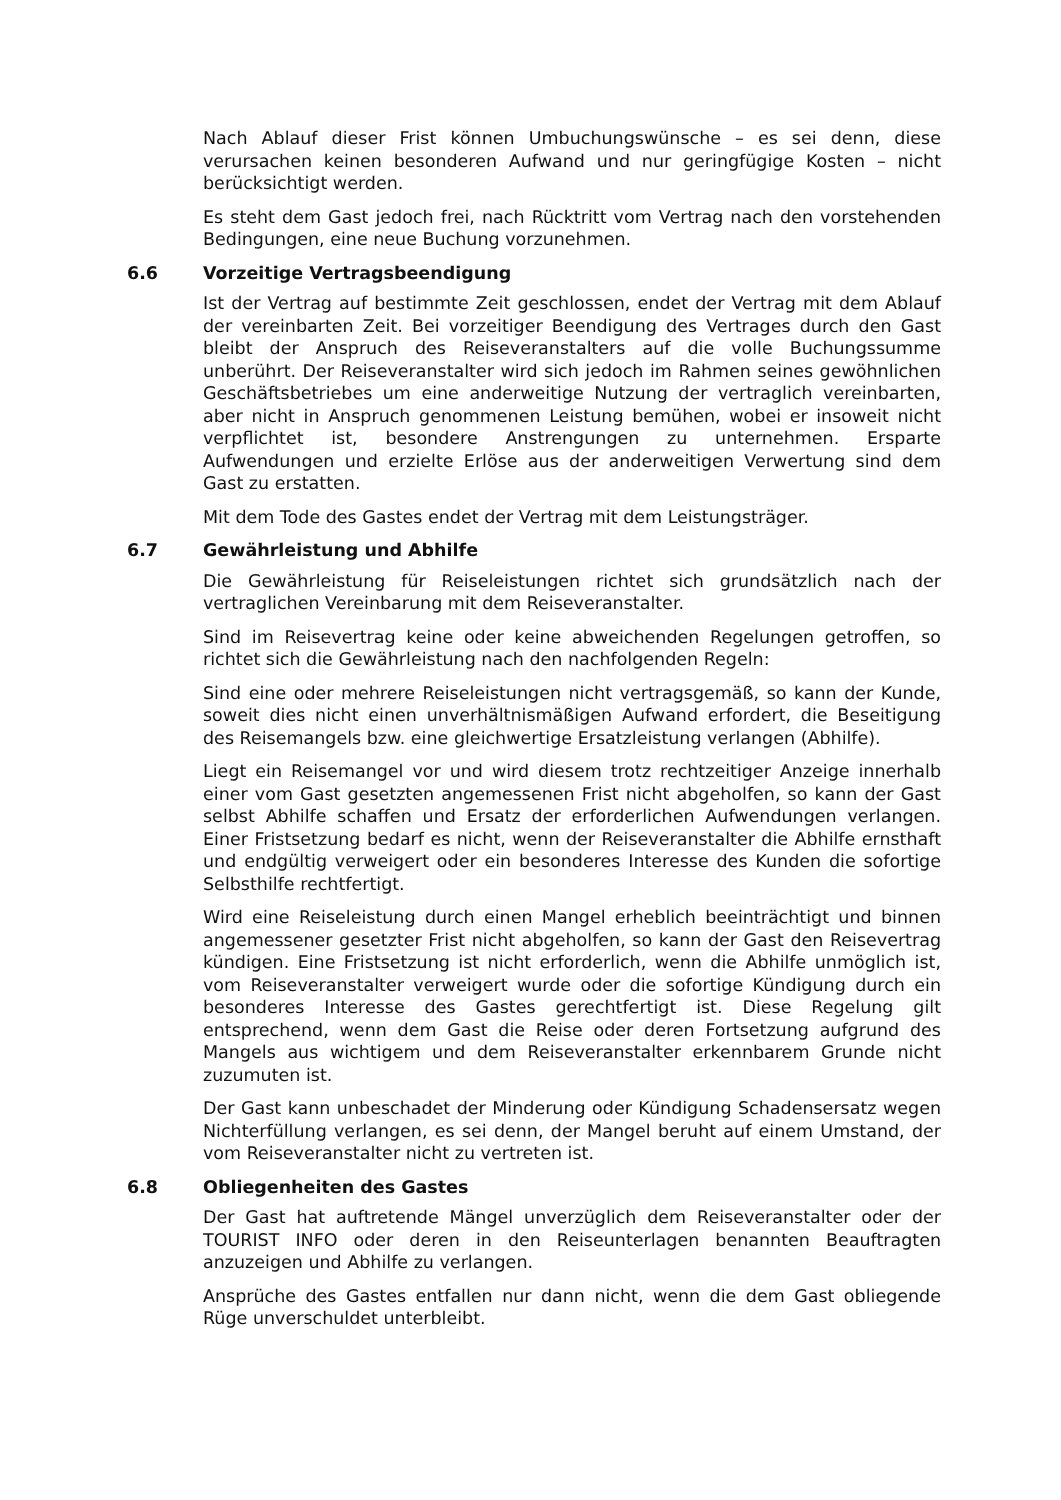Nach Ablauf dieser Frist können Umbuchungswünsche – es sei denn, diese verursachen keinen besonderen Aufwand und nur geringfügige Kosten – nicht berücksichtigt werden.
Es steht dem Gast jedoch frei, nach Rücktritt vom Vertrag nach den vorstehenden Bedingungen, eine neue Buchung vorzunehmen.
6.6 Vorzeitige Vertragsbeendigung
Ist der Vertrag auf bestimmte Zeit geschlossen, endet der Vertrag mit dem Ablauf der vereinbarten Zeit. Bei vorzeitiger Beendigung des Vertrages durch den Gast bleibt der Anspruch des Reiseveranstalters auf die volle Buchungssumme unberührt. Der Reiseveranstalter wird sich jedoch im Rahmen seines gewöhnlichen Geschäftsbetriebes um eine anderweitige Nutzung der vertraglich vereinbarten, aber nicht in Anspruch genommenen Leistung bemühen, wobei er insoweit nicht verpflichtet ist, besondere Anstrengungen zu unternehmen. Ersparte Aufwendungen und erzielte Erlöse aus der anderweitigen Verwertung sind dem Gast zu erstatten.
Mit dem Tode des Gastes endet der Vertrag mit dem Leistungsträger.
6.7 Gewährleistung und Abhilfe
Die Gewährleistung für Reiseleistungen richtet sich grundsätzlich nach der vertraglichen Vereinbarung mit dem Reiseveranstalter.
Sind im Reisevertrag keine oder keine abweichenden Regelungen getroffen, so richtet sich die Gewährleistung nach den nachfolgenden Regeln:
Sind eine oder mehrere Reiseleistungen nicht vertragsgemäß, so kann der Kunde, soweit dies nicht einen unverhältnismäßigen Aufwand erfordert, die Beseitigung des Reisemangels bzw. eine gleichwertige Ersatzleistung verlangen (Abhilfe).
Liegt ein Reisemangel vor und wird diesem trotz rechtzeitiger Anzeige innerhalb einer vom Gast gesetzten angemessenen Frist nicht abgeholfen, so kann der Gast selbst Abhilfe schaffen und Ersatz der erforderlichen Aufwendungen verlangen. Einer Fristsetzung bedarf es nicht, wenn der Reiseveranstalter die Abhilfe ernsthaft und endgültig verweigert oder ein besonderes Interesse des Kunden die sofortige Selbsthilfe rechtfertigt.
Wird eine Reiseleistung durch einen Mangel erheblich beeinträchtigt und binnen angemessener gesetzter Frist nicht abgeholfen, so kann der Gast den Reisevertrag kündigen. Eine Fristsetzung ist nicht erforderlich, wenn die Abhilfe unmöglich ist, vom Reiseveranstalter verweigert wurde oder die sofortige Kündigung durch ein besonderes Interesse des Gastes gerechtfertigt ist. Diese Regelung gilt entsprechend, wenn dem Gast die Reise oder deren Fortsetzung aufgrund des Mangels aus wichtigem und dem Reiseveranstalter erkennbarem Grunde nicht zuzumuten ist.
Der Gast kann unbeschadet der Minderung oder Kündigung Schadensersatz wegen Nichterfüllung verlangen, es sei denn, der Mangel beruht auf einem Umstand, der vom Reiseveranstalter nicht zu vertreten ist.
6.8 Obliegenheiten des Gastes
Der Gast hat auftretende Mängel unverzüglich dem Reiseveranstalter oder der TOURIST INFO oder deren in den Reiseunterlagen benannten Beauftragten anzuzeigen und Abhilfe zu verlangen.
Ansprüche des Gastes entfallen nur dann nicht, wenn die dem Gast obliegende Rüge unverschuldet unterbleibt.